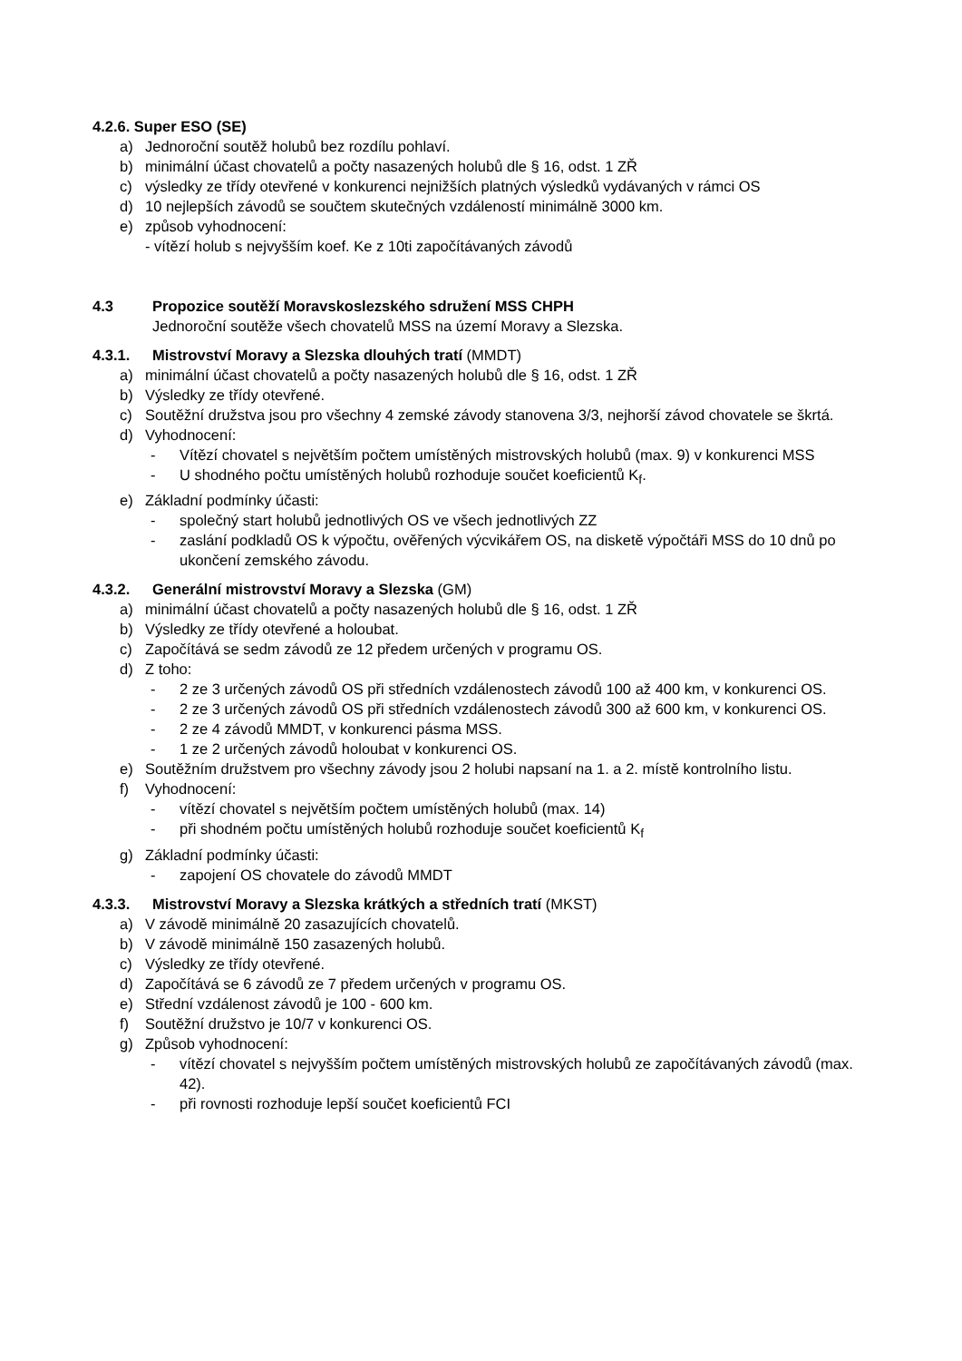4.2.6. Super ESO (SE)
a) Jednoroční soutěž holubů bez rozdílu pohlaví.
b) minimální účast chovatelů a počty nasazených holubů dle § 16, odst. 1 ZŘ
c) výsledky ze třídy otevřené v konkurenci nejnižších platných výsledků vydávaných v rámci OS
d) 10 nejlepších závodů se součtem skutečných vzdáleností minimálně 3000 km.
e) způsob vyhodnocení:
- vítězí holub s nejvyšším koef. Ke z 10ti započítávaných závodů
4.3 Propozice soutěží Moravskoslezského sdružení MSS CHPH
Jednoroční soutěže všech chovatelů MSS na území Moravy a Slezska.
4.3.1. Mistrovství Moravy a Slezska dlouhých tratí (MMDT)
a) minimální účast chovatelů a počty nasazených holubů dle § 16, odst. 1 ZŘ
b) Výsledky ze třídy otevřené.
c) Soutěžní družstva jsou pro všechny 4 zemské závody stanovena 3/3, nejhorší závod chovatele se škrtá.
d) Vyhodnocení:
- Vítězí chovatel s největším počtem umístěných mistrovských holubů (max. 9) v konkurenci MSS
- U shodného počtu umístěných holubů rozhoduje součet koeficientů K<sub>f</sub>.
e) Základní podmínky účasti:
- společný start holubů jednotlivých OS ve všech jednotlivých ZZ
- zaslání podkladů OS k výpočtu, ověřených výcvikářem OS, na disketě výpočtáři MSS do 10 dnů po ukončení zemského závodu.
4.3.2. Generální mistrovství Moravy a Slezska (GM)
a) minimální účast chovatelů a počty nasazených holubů dle § 16, odst. 1 ZŘ
b) Výsledky ze třídy otevřené a holoubat.
c) Započítává se sedm závodů ze 12 předem určených v programu OS.
d) Z toho:
- 2 ze 3 určených závodů OS při středních vzdálenostech závodů 100 až 400 km, v konkurenci OS.
- 2 ze 3 určených závodů OS při středních vzdálenostech závodů 300 až 600 km, v konkurenci OS.
- 2 ze 4 závodů MMDT, v konkurenci pásma MSS.
- 1 ze 2 určených závodů holoubat v konkurenci OS.
e) Soutěžním družstvem pro všechny závody jsou 2 holubi napsaní na 1. a 2. místě kontrolního listu.
f) Vyhodnocení:
- vítězí chovatel s největším počtem umístěných holubů (max. 14)
- při shodném počtu umístěných holubů rozhoduje součet koeficientů K<sub>f</sub>
g) Základní podmínky účasti:
- zapojení OS chovatele do závodů MMDT
4.3.3. Mistrovství Moravy a Slezska krátkých a středních tratí (MKST)
a) V závodě minimálně 20 zasazujících chovatelů.
b) V závodě minimálně 150 zasazených holubů.
c) Výsledky ze třídy otevřené.
d) Započítává se 6 závodů ze 7 předem určených v programu OS.
e) Střední vzdálenost závodů je 100 - 600 km.
f) Soutěžní družstvo je 10/7 v konkurenci OS.
g) Způsob vyhodnocení:
- vítězí chovatel s nejvyšším počtem umístěných mistrovských holubů ze započítávaných závodů (max. 42).
- při rovnosti rozhoduje lepší součet koeficientů FCI